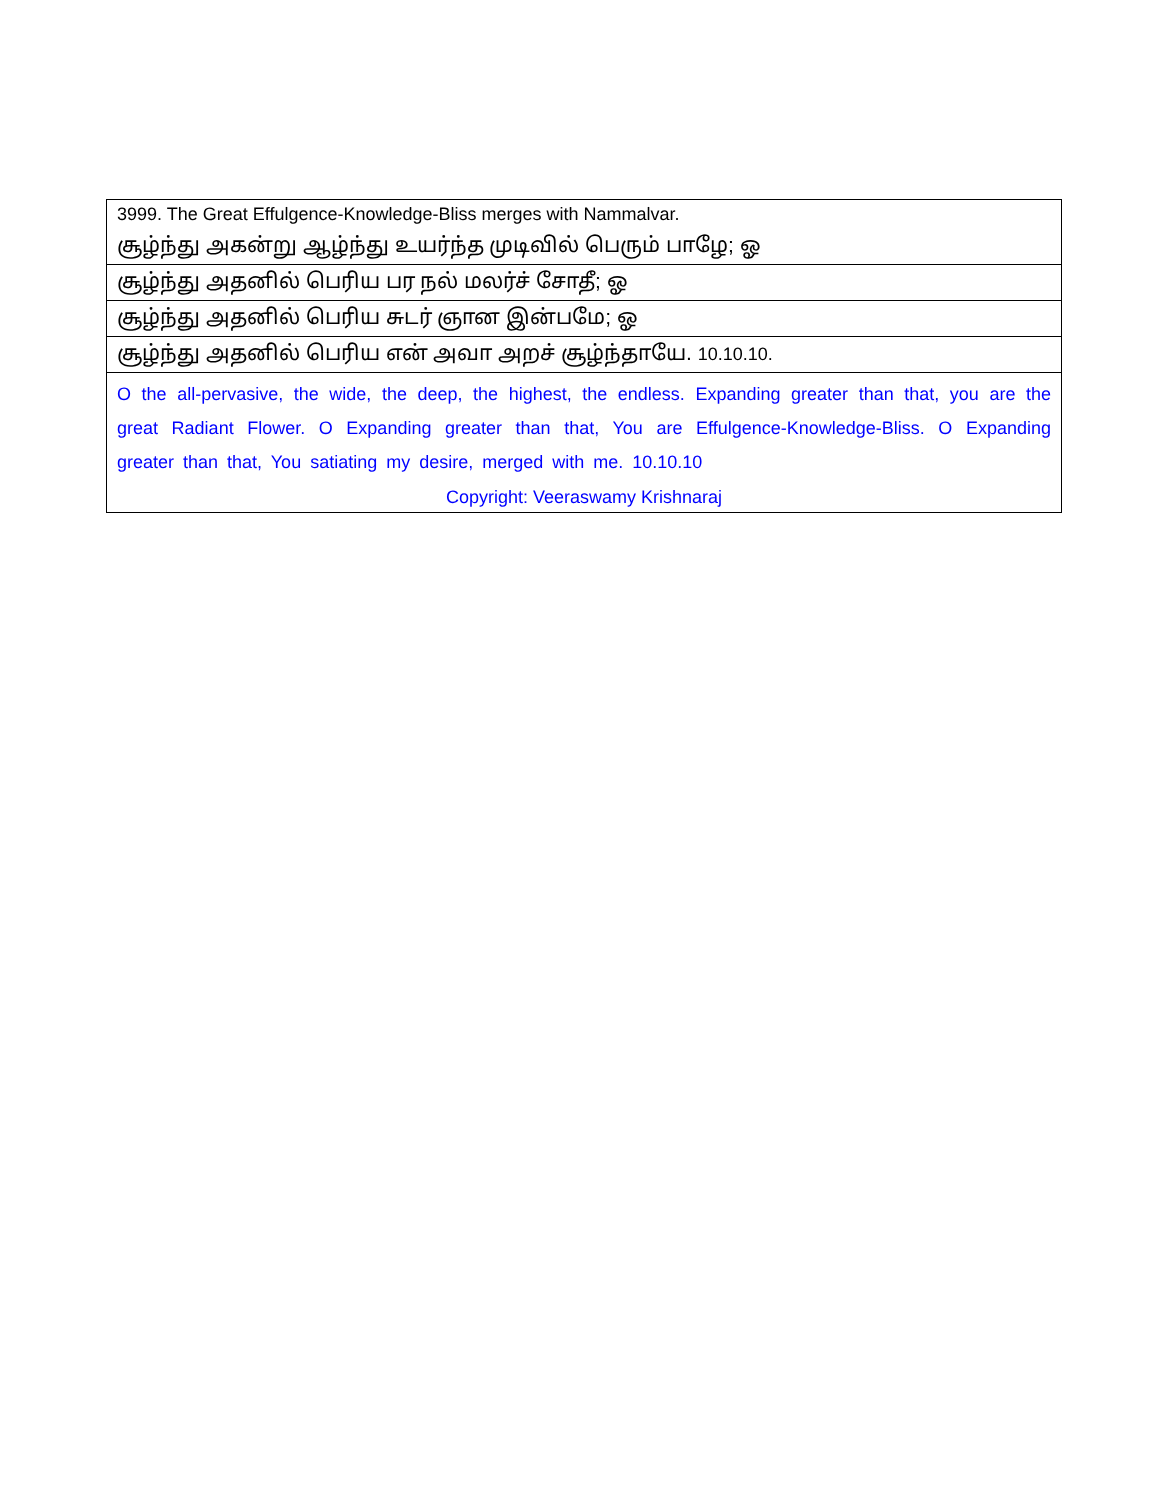| 3999. The Great Effulgence-Knowledge-Bliss merges with Nammalvar. |
| சூழ்ந்து அகன்று ஆழ்ந்து உயர்ந்த முடிவில் பெரும் பாழே; ஓ |
| சூழ்ந்து அதனில் பெரிய பர நல் மலர்ச் சோதீ; ஓ |
| சூழ்ந்து அதனில் பெரிய சுடர் ஞான இன்பமே; ஓ |
| சூழ்ந்து அதனில் பெரிய என் அவா அறச் சூழ்ந்தாயே. 10.10.10. |
| O the all-pervasive, the wide, the deep, the highest, the endless. Expanding greater than that, you are the great Radiant Flower. O Expanding greater than that, You are Effulgence-Knowledge-Bliss. O Expanding greater than that, You satiating my desire, merged with me. 10.10.10 |
| Copyright: Veeraswamy Krishnaraj |